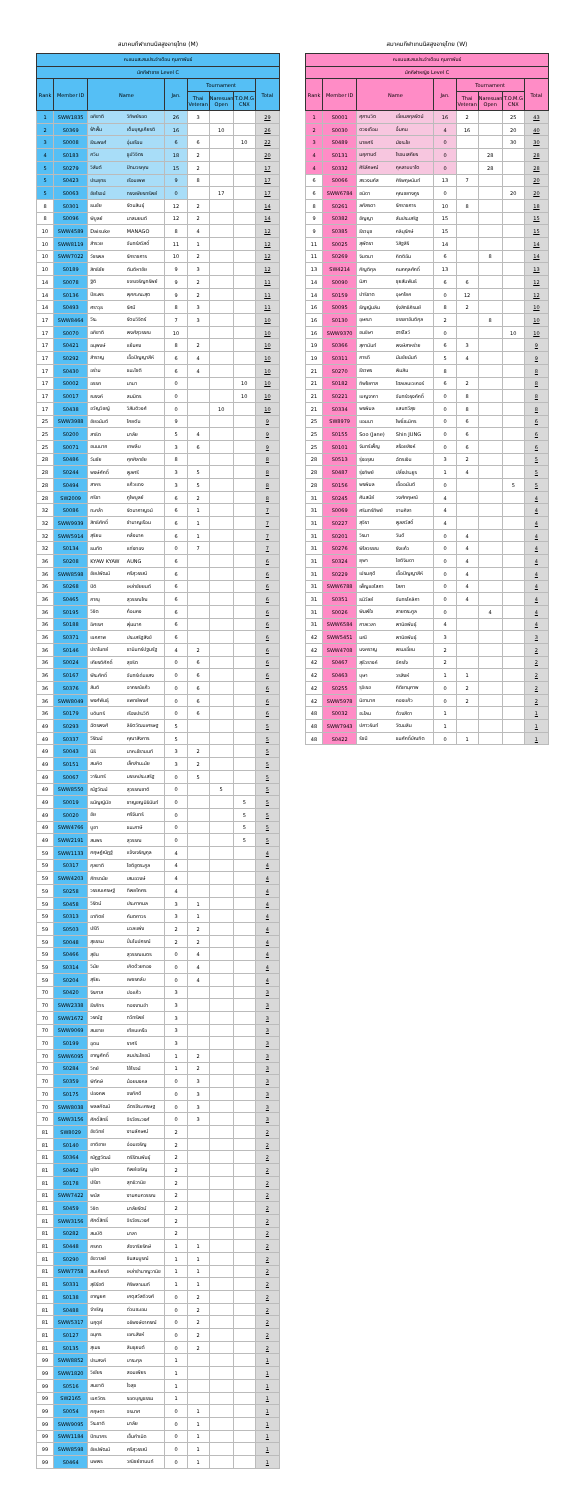สมาคมกีฬาเทนนิสสูงอายุไทย (M)
| คะแนนสะสมประจำเดือน กุมภาพันธ์ | | | | | | | |
| --- | --- | --- | --- | --- | --- | --- | --- |
| นักกีฬาชาย Level C | | | | | | | |
| Rank | Member ID | Name | Jan. | Tournament | | | Total |
| | | | | Thai Veteran | Naresuan Open | T.O.M.G CNX | |
| 1 | SWW1835 | อภิชาติ วิทิพย์รอด | 26 | 3 | | | 29 |
| 2 | S0369 | ฟ้าพื้น เต็มบุญเกียรติ | 16 | | 10 | | 26 |
| 3 | S0008 | ธีระพงศ์ อุ่นเรือน | 6 | 6 | | 10 | 22 |
| 4 | S0183 | กวิน ธูปวิจิตร | 18 | 2 | | | 20 |
| 5 | S0279 | วิสันต์ ปัทมวรคุณ | 15 | 2 | | | 17 |
| 5 | S0423 | ประยุทธ เรือนเพพ | 9 | 8 | | | 17 |
| 5 | S0063 | ชัยโรจน์ ทรงเพียรทรัพย์ | 0 | | 17 | | 17 |
| 8 | S0301 | ธนชัย รัตนสินธุ์ | 12 | 2 | | | 14 |
| 8 | S0096 | พิบูลย์ นาสมยนต์ | 12 | 2 | | | 14 |
| 10 | SWW4589 | Daisuke MANAGO | 8 | 4 | | | 12 |
| 10 | SWW8119 | สำรวย จันทร์สวัสดิ์ | 11 | 1 | | | 12 |
| 10 | SWW7022 | วัชรพล รักราชการ | 10 | 2 | | | 12 |
| 10 | S0189 | สิทธิชัย ตันติหาชัย | 9 | 3 | | | 12 |
| 14 | S0078 | ฐิติ ขจรเจริญทรัพย์ | 9 | 2 | | | 11 |
| 14 | S0136 | ปิยะพร พุกกะณะสุต | 9 | 2 | | | 11 |
| 14 | S0493 | ศราวุธ รัศมี | 8 | 3 | | | 11 |
| 17 | SWW8464 | วีระ รัตนวิจิตร์ | 7 | 3 | | | 10 |
| 17 | S0070 | อภิชาติ พงศ์สุวรรณ | 10 | | | | 10 |
| 17 | S0421 | อนุพงษ์ แย้มคง | 8 | 2 | | | 10 |
| 17 | S0292 | สำราญ เอื้อปัญญาสีห์ | 6 | 4 | | | 10 |
| 17 | S0430 | อร่าม ธนะโชติ | 6 | 4 | | | 10 |
| 17 | S0002 | อรรถ นานา | 0 | | | 10 | 10 |
| 17 | S0017 | ณรงค์ สมมิตร | 0 | | | 10 | 10 |
| 17 | S0438 | ขวัญวิชญ์ วิสันติวงศ์ | 0 | | 10 | | 10 |
| 25 | SWW3988 | ชัยอนันต์ โกยตัน | 9 | | | | 9 |
| 25 | S0200 | สาธิต มาลัย | 5 | 4 | | | 9 |
| 25 | S0071 | ชนนนาถ เทพลีบ | 3 | 6 | | | 9 |
| 28 | S0486 | วันชัย ศุภศิลาชัย | 8 | | | | 8 |
| 28 | S0244 | พงษ์ศักดิ์ พูลศรี | 3 | 5 | | | 8 |
| 28 | S0494 | สาคร แก้วแดง | 3 | 5 | | | 8 |
| 28 | SW2009 | กรีชา ภูไพบูลย์ | 6 | 2 | | | 8 |
| 32 | S0086 | ทะกล้า รัตนากาญจน์ | 6 | 1 | | | 7 |
| 32 | SWW9939 | สิทธิศักดิ์ ชำนาญเรือน | 6 | 1 | | | 7 |
| 32 | SWW5914 | สุริยน คล้งนาค | 6 | 1 | | | 7 |
| 32 | S0134 | ธนทัต แท่งทอง | 0 | 7 | | | 7 |
| 36 | S0208 | KYAW KYAW AUNG | 6 | | | | 6 |
| 36 | SWW8598 | ชัยปพัฒน์ ศรีสุวรรณ์ | 6 | | | | 6 |
| 36 | S0268 | ปิติ เหล่าชัยยนต์ | 6 | | | | 6 |
| 36 | S0465 | ภาณุ สุวรรณโณ | 6 | | | | 6 |
| 36 | S0195 | วิชิต ก้อนคง | 6 | | | | 6 |
| 36 | S0188 | อิศเรศ พุ่มมาก | 6 | | | | 6 |
| 36 | S0371 | เอกภาพ ประเสริฐสังข์ | 6 | | | | 6 |
| 36 | S0146 | ปราโมทย์ ธานินทร์ปฐมรัฐ | 4 | 2 | | | 6 |
| 36 | S0024 | เกียรติศักดิ์ สุจริต | 0 | 6 | | | 6 |
| 36 | S0167 | พีระศักดิ์ จันทร์เด่นแสง | 0 | 6 | | | 6 |
| 36 | S0376 | สันติ อาภรณ์แก้ว | 0 | 6 | | | 6 |
| 36 | SWW8049 | พงศ์พันธุ์ แพทย์พงศ์ | 0 | 6 | | | 6 |
| 36 | S0179 | บดินทร์ เรืองประวิติ | 0 | 6 | | | 6 |
| 49 | S0293 | ฉัตรพงศ์ ลิขิตวัฒนเศรษฐ | 5 | | | | 5 |
| 49 | S0337 | วีรัฒน์ คุณาสังการ | 5 | | | | 5 |
| 49 | S0043 | นิธิ นาคะธีรานนท์ | 3 | 2 | | | 5 |
| 49 | S0151 | สมคิด เล็กสำมะนัย | 3 | 2 | | | 5 |
| 49 | S0067 | วารินทร์ มรรคประเสริฐ | 0 | 5 | | | 5 |
| 49 | SWW8550 | ณัฐวัฒน์ สุวรรณชาติ | 0 | | 5 | | 5 |
| 49 | S0019 | ธนัญญ์นัช ชาญชญนิธินันท์ | 0 | | | 5 | 5 |
| 49 | S0020 | ชัย ศรีจันทร์ | 0 | | | 5 | 5 |
| 49 | SWW4766 | บูชา ธนะภาษี | 0 | | | 5 | 5 |
| 49 | SWW2191 | สมพร สุวรรณ | 0 | | | 5 | 5 |
| 59 | SWW1133 | กฤษฎ์ณัฏฐ์ แจ้งเจริญกุล | 4 | | | | 4 |
| 59 | S0317 | กุลชาติ โชติชูตระกูล | 4 | | | | 4 |
| 59 | SWW4203 | ภัทรดนัย เสมอวงษ์ | 4 | | | | 4 |
| 59 | S0258 | วรรณเศรษฐ์ ทิพยโกศร | 4 | | | | 4 |
| 59 | S0458 | วิรัตน์ ประภากมล | 3 | 1 | | | 4 |
| 59 | S0313 | อาทิตย์ กันตถาวร | 3 | 1 | | | 4 |
| 59 | S0503 | ปรีดี นวลแพ่ง | 2 | 2 | | | 4 |
| 59 | S0048 | สุธรรม ปิ่นโนปกรณ์ | 2 | 2 | | | 4 |
| 59 | S0466 | สุชิน สุวรรณเนตร | 0 | 4 | | | 4 |
| 59 | S0314 | วินัย เกิดด้วยทอง | 0 | 4 | | | 4 |
| 59 | S0204 | สุริยะ เพชรกลับ | 0 | 4 | | | 4 |
| 70 | S0420 | จิรภาส ปอแก้ว | 3 | | | | 3 |
| 70 | SWW2338 | ธีรภัทร ทองงามขำ | 3 | | | | 3 |
| 70 | SWW1672 | วรณัฐ ทวีทรัพย์ | 3 | | | | 3 |
| 70 | SWW9069 | สมชาย เทียนเครือ | 3 | | | | 3 |
| 70 | S0199 | อุดม ราศรี | 3 | | | | 3 |
| 70 | SWW6095 | ชาญศักดิ์ สมประโยชน์ | 1 | 2 | | | 3 |
| 70 | S0284 | วิทย์ ไช้โรจน์ | 1 | 2 | | | 3 |
| 70 | S0359 | พิทักษ์ น้อยมงคล | 0 | 3 | | | 3 |
| 70 | S0175 | ปองภพ จงภักดี | 0 | 3 | | | 3 |
| 70 | SWW8038 | พลลภัฒน์ ฉัตรจีระเศรษฐ | 0 | 3 | | | 3 |
| 70 | SWW3156 | ศักดิ์สิทธิ์ จิรวัชระวงศ์ | 0 | 3 | | | 3 |
| 81 | SW8029 | ชัชวิทย์ งามลักษณ์ | 2 | | | | 2 |
| 81 | S0140 | ชาติชาย อ่อนเจริญ | 2 | | | | 2 |
| 81 | S0364 | ณัฏฐวัฒน์ ตรีรัตนพันธุ์ | 2 | | | | 2 |
| 81 | S0462 | นุชิต ทิพย์เจริญ | 2 | | | | 2 |
| 81 | S0178 | ปรีชา สุทธิวานิช | 2 | | | | 2 |
| 81 | SWW7422 | พนัส งามกนกวรรณ | 2 | | | | 2 |
| 81 | S0459 | วิชิต มาลัยรัตน์ | 2 | | | | 2 |
| 81 | SWW3156 | ศักดิ์สิทธิ์ จิรวัชระวงศ์ | 2 | | | | 2 |
| 81 | S0282 | สมบัติ มาลา | 2 | | | | 2 |
| 81 | S0448 | กรกต สัจจาริยรักษ์ | 1 | 1 | | | 2 |
| 81 | S0290 | ชัชวาลย์ ชินสมบูรณ์ | 1 | 1 | | | 2 |
| 81 | SWW7758 | สมเกียรติ เหล่าชำนาญวานิช | 1 | 1 | | | 2 |
| 81 | S0331 | สุธีรัชต์ ศิริพลานนท์ | 1 | 1 | | | 2 |
| 81 | S0138 | ชาญยศ เกตุสวัสดิวงศ์ | 0 | 2 | | | 2 |
| 81 | S0488 | จำเริญ ด่วนชะเอม | 0 | 2 | | | 2 |
| 81 | SWW5317 | นฤดุย์ อธิพงษ์อาภรณ์ | 0 | 2 | | | 2 |
| 81 | S0127 | อนุกร เอกะสิงห์ | 0 | 2 | | | 2 |
| 81 | S0135 | สุเมธ สินธุยนต์ | 0 | 2 | | | 2 |
| 99 | SWW8852 | ประสงค์ บาระกุล | 1 | | | | 1 |
| 99 | SWW1820 | วิเชียร สอนเพียร | 1 | | | | 1 |
| 99 | S0516 | สมชาติ ใจสุข | 1 | | | | 1 |
| 99 | SW2165 | เอกวัตร รอดบุญธรรม | 1 | | | | 1 |
| 99 | S0054 | กฤษดา จรมาศ | 0 | 1 | | | 1 |
| 99 | SWW9095 | วีระชาติ มาลัย | 0 | 1 | | | 1 |
| 99 | SWW1184 | ปิทมากร เข็มกำเนิด | 0 | 1 | | | 1 |
| 99 | SWW8598 | ชัยปพัฒน์ ศรีสุวรรณ์ | 0 | 1 | | | 1 |
| 99 | S0464 | นพพร วณิชย์ชานนท์ | 0 | 1 | | | 1 |
สมาคมกีฬาเทนนิสสูงอายุไทย (W)
| คะแนนสะสมประจำเดือน กุมภาพันธ์ | | | | | | | |
| --- | --- | --- | --- | --- | --- | --- | --- |
| นักกีฬาหญิง Level C | | | | | | | |
| Rank | Member ID | Name | Jan. | Tournament | | | Total |
| | | | | Thai Veteran | Naresuan Open | T.O.M.G CNX | |
| 1 | S0001 | ศุภานวิต เอี่ยมสกุลรัตน์ | 16 | 2 | | 25 | 43 |
| 2 | S0030 | ดวงเดือน อึ้มกน | 4 | 16 | | 20 | 40 |
| 3 | S0489 | นายศรี มังระโย | 0 | | | 30 | 30 |
| 4 | S0131 | มฤกานต์ โรจนเสถียร | 0 | | 28 | | 28 |
| 4 | S0332 | ศิริลักษณ์ กุหลาบบาโต | 0 | | 28 | | 28 |
| 6 | S0066 | สรวงนภัส ศิริพฤษนันท์ | 13 | 7 | | | 20 |
| 6 | SWW6784 | ชนิดา คุณชยางกูร | 0 | | | 20 | 20 |
| 8 | S0261 | ลภัสรดา รักราชการ | 10 | 8 | | | 18 |
| 9 | S0382 | ชัญญา สันประเสริฐ | 15 | | | | 15 |
| 9 | S0385 | ธีรานุช กลินุรักษ์ | 15 | | | | 15 |
| 11 | S0025 | สุพัตรา วิสิฐสิริ | 14 | | | | 14 |
| 11 | S0269 | จินตนา กิตติอัม | 6 | | 8 | | 14 |
| 13 | SW4214 | กัญติกุล กนกกุลศักดิ์ | 13 | | | | 13 |
| 14 | S0090 | นิสา ชุยสัมพันธ์ | 6 | 6 | | | 12 |
| 14 | S0159 | ปาริชาต อุษาโยค | 0 | 12 | | | 12 |
| 16 | S0095 | ธัญญ์นลิน รุ่งสิทธิภิรมย์ | 8 | 2 | | | 10 |
| 16 | S0130 | อุษณา จรรยาขันติกุล | 2 | | 8 | | 10 |
| 16 | SWW9370 | ชนชิษา ฮาร์โลว์ | 0 | | | 10 | 10 |
| 19 | S0366 | สุภานันท์ พงษ์สาหร่าย | 6 | 3 | | | 9 |
| 19 | S0311 | ภารดี มีนชัยนันท์ | 5 | 4 | | | 9 |
| 21 | S0270 | ธีราพร พิมสิม | 8 | | | | 8 |
| 21 | S0182 | ทิพโยภาส โฮลเลนเวเกอร์ | 6 | 2 | | | 8 |
| 21 | S0221 | เบญจาภา จันทร์จรุงภักดิ์ | 0 | 8 | | | 8 |
| 21 | S0334 | พรพิมล แสนทวีสุข | 0 | 8 | | | 8 |
| 25 | SW8979 | แอนนา โพธิ์ชะนิกร | 0 | 6 | | | 6 |
| 25 | S0155 | Soo (Jane) Shin JUNG | 0 | 6 | | | 6 |
| 25 | S0101 | จันทร์เพ็ญ สร้อยสิงห์ | 0 | 6 | | | 6 |
| 28 | S0513 | รุ่งอรุณ ฉัตรเงิน | 3 | 2 | | | 5 |
| 28 | S0487 | รุ่งทิพย์ ปลั่งประยูร | 1 | 4 | | | 5 |
| 28 | S0156 | พรพิมล เอื้ออนันต์ | 0 | | | 5 | 5 |
| 31 | S0245 | ศันสนีย์ วงศ์กฤษณ์ | 4 | | | | 4 |
| 31 | S0069 | ศรินทร์ทิพย์ จานศิลา | 4 | | | | 4 |
| 31 | S0227 | สุจิรา พูลสวัสดิ์ | 4 | | | | 4 |
| 31 | S0201 | วิรมา วันดี | 0 | 4 | | | 4 |
| 31 | S0276 | พิไลวรรณ รังแก้ว | 0 | 4 | | | 4 |
| 31 | S0324 | ยุพา ไชติจินดา | 0 | 4 | | | 4 |
| 31 | S0229 | เปรมฤดี เอื้อปัญญาสีห์ | 0 | 4 | | | 4 |
| 31 | SWW6788 | เพ็ญแขโสภา โสภา | 0 | 4 | | | 4 |
| 31 | S0351 | ธนิวัลย์ จันทรโคลิกา | 0 | 4 | | | 4 |
| 31 | S0026 | พิมพ์ใจ สายตระกูล | 0 | | 4 | | 4 |
| 31 | SWW6584 | กาลเวลา พานิชพันธุ์ | 4 | | | | 4 |
| 42 | SWW5451 | มณี พานิชพันธุ์ | 3 | | | | 3 |
| 42 | SWW4708 | นงคราญ พรมเอี่ยม | 2 | | | | 2 |
| 42 | S0467 | สุธีวรางค์ จักรใจ | 2 | | | | 2 |
| 42 | S0463 | บุษา วรสิงห์ | 1 | 1 | | | 2 |
| 42 | S0255 | รุจิเรข กิติยานุภาพ | 0 | 2 | | | 2 |
| 42 | SWW5978 | นิชานาถ กองแก้ว | 0 | 2 | | | 2 |
| 48 | S0032 | ชะโลม ต้วงสีดา | 1 | | | | 1 |
| 48 | SWW7943 | ปภาวรินท์ วัฒนสิน | 1 | | | | 1 |
| 48 | S0422 | รัชนี ธนศักดิ์บัณฑิต | 0 | 1 | | | 1 |